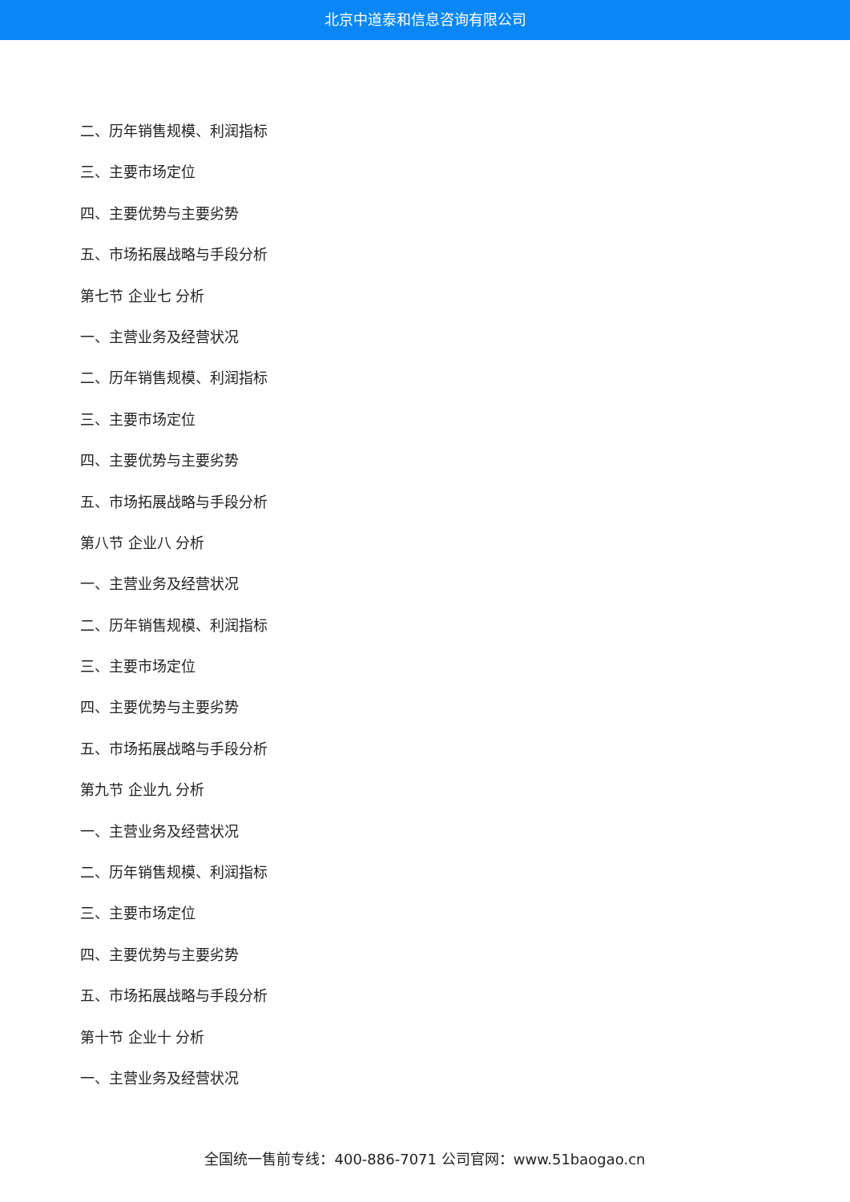北京中道泰和信息咨询有限公司
二、历年销售规模、利润指标
三、主要市场定位
四、主要优势与主要劣势
五、市场拓展战略与手段分析
第七节 企业七 分析
一、主营业务及经营状况
二、历年销售规模、利润指标
三、主要市场定位
四、主要优势与主要劣势
五、市场拓展战略与手段分析
第八节 企业八 分析
一、主营业务及经营状况
二、历年销售规模、利润指标
三、主要市场定位
四、主要优势与主要劣势
五、市场拓展战略与手段分析
第九节 企业九 分析
一、主营业务及经营状况
二、历年销售规模、利润指标
三、主要市场定位
四、主要优势与主要劣势
五、市场拓展战略与手段分析
第十节 企业十 分析
一、主营业务及经营状况
全国统一售前专线：400-886-7071 公司官网：www.51baogao.cn